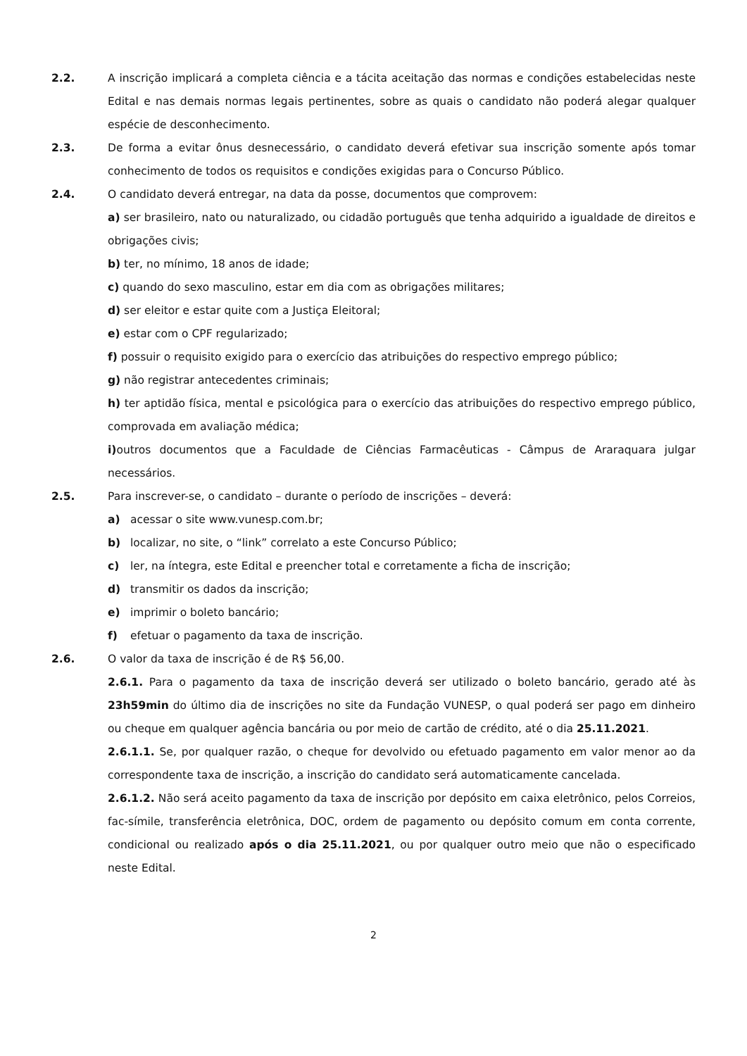2.2. A inscrição implicará a completa ciência e a tácita aceitação das normas e condições estabelecidas neste Edital e nas demais normas legais pertinentes, sobre as quais o candidato não poderá alegar qualquer espécie de desconhecimento.
2.3. De forma a evitar ônus desnecessário, o candidato deverá efetivar sua inscrição somente após tomar conhecimento de todos os requisitos e condições exigidas para o Concurso Público.
2.4. O candidato deverá entregar, na data da posse, documentos que comprovem:
a) ser brasileiro, nato ou naturalizado, ou cidadão português que tenha adquirido a igualdade de direitos e obrigações civis;
b) ter, no mínimo, 18 anos de idade;
c) quando do sexo masculino, estar em dia com as obrigações militares;
d) ser eleitor e estar quite com a Justiça Eleitoral;
e) estar com o CPF regularizado;
f) possuir o requisito exigido para o exercício das atribuições do respectivo emprego público;
g) não registrar antecedentes criminais;
h) ter aptidão física, mental e psicológica para o exercício das atribuições do respectivo emprego público, comprovada em avaliação médica;
i) outros documentos que a Faculdade de Ciências Farmacêuticas - Câmpus de Araraquara julgar necessários.
2.5. Para inscrever-se, o candidato – durante o período de inscrições – deverá:
a) acessar o site www.vunesp.com.br;
b) localizar, no site, o “link” correlato a este Concurso Público;
c) ler, na íntegra, este Edital e preencher total e corretamente a ficha de inscrição;
d) transmitir os dados da inscrição;
e) imprimir o boleto bancário;
f) efetuar o pagamento da taxa de inscrição.
2.6. O valor da taxa de inscrição é de R$ 56,00.
2.6.1. Para o pagamento da taxa de inscrição deverá ser utilizado o boleto bancário, gerado até às 23h59min do último dia de inscrições no site da Fundação VUNESP, o qual poderá ser pago em dinheiro ou cheque em qualquer agência bancária ou por meio de cartão de crédito, até o dia 25.11.2021.
2.6.1.1. Se, por qualquer razão, o cheque for devolvido ou efetuado pagamento em valor menor ao da correspondente taxa de inscrição, a inscrição do candidato será automaticamente cancelada.
2.6.1.2. Não será aceito pagamento da taxa de inscrição por depósito em caixa eletrônico, pelos Correios, fac-símile, transferência eletrônica, DOC, ordem de pagamento ou depósito comum em conta corrente, condicional ou realizado após o dia 25.11.2021, ou por qualquer outro meio que não o especificado neste Edital.
2